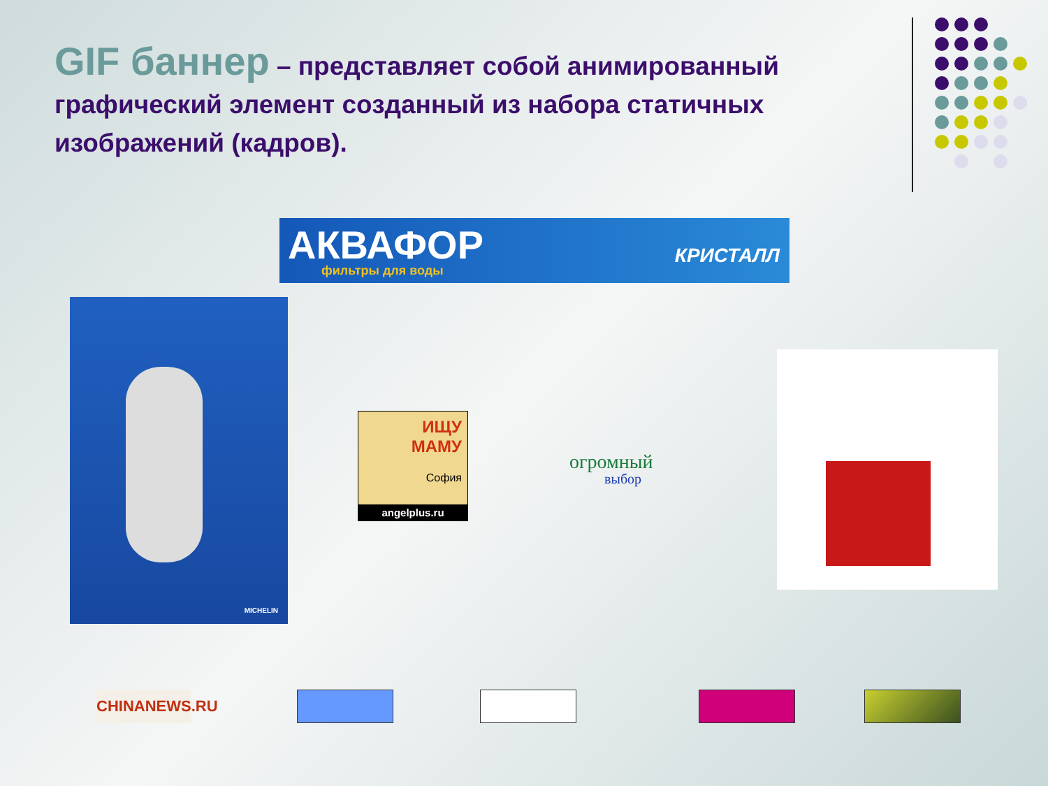GIF баннер – представляет собой анимированный графический элемент созданный из набора статичных изображений (кадров).
АКВАФОР
фильтры для воды
КРИСТАЛЛ
MICHELIN
ИЩУ
МАМУ
София
angelplus.ru
огромный
выбор
CHINANEWS.RU